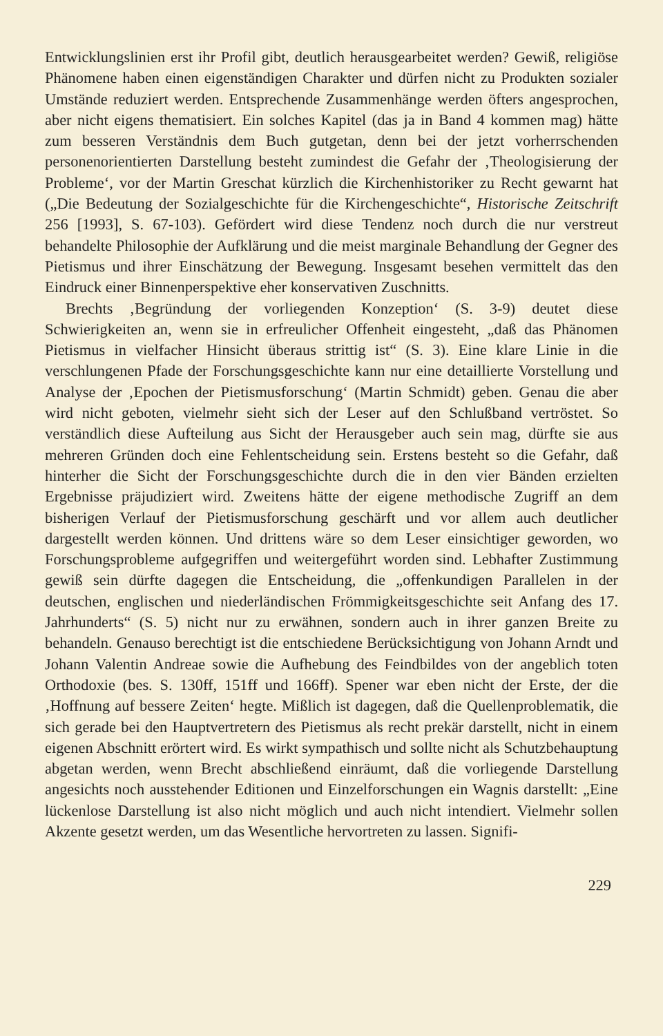Entwicklungslinien erst ihr Profil gibt, deutlich herausgearbeitet werden? Gewiß, religiöse Phänomene haben einen eigenständigen Charakter und dürfen nicht zu Produkten sozialer Umstände reduziert werden. Entsprechende Zusammenhänge werden öfters angesprochen, aber nicht eigens thematisiert. Ein solches Kapitel (das ja in Band 4 kommen mag) hätte zum besseren Verständnis dem Buch gutgetan, denn bei der jetzt vorherrschenden personenorientierten Darstellung besteht zumindest die Gefahr der ‚Theologisierung der Probleme‘, vor der Martin Greschat kürzlich die Kirchenhistoriker zu Recht gewarnt hat („Die Bedeutung der Sozialgeschichte für die Kirchengeschichte“, Historische Zeitschrift 256 [1993], S. 67-103). Gefördert wird diese Tendenz noch durch die nur verstreut behandelte Philosophie der Aufklärung und die meist marginale Behandlung der Gegner des Pietismus und ihrer Einschätzung der Bewegung. Insgesamt besehen vermittelt das den Eindruck einer Binnenperspektive eher konservativen Zuschnitts.
Brechts ‚Begründung der vorliegenden Konzeption‘ (S. 3-9) deutet diese Schwierigkeiten an, wenn sie in erfreulicher Offenheit eingesteht, „daß das Phänomen Pietismus in vielfacher Hinsicht überaus strittig ist“ (S. 3). Eine klare Linie in die verschlungenen Pfade der Forschungsgeschichte kann nur eine detaillierte Vorstellung und Analyse der ‚Epochen der Pietismusforschung‘ (Martin Schmidt) geben. Genau die aber wird nicht geboten, vielmehr sieht sich der Leser auf den Schlußband vertröstet. So verständlich diese Aufteilung aus Sicht der Herausgeber auch sein mag, dürfte sie aus mehreren Gründen doch eine Fehlentscheidung sein. Erstens besteht so die Gefahr, daß hinterher die Sicht der Forschungsgeschichte durch die in den vier Bänden erzielten Ergebnisse präjudiziert wird. Zweitens hätte der eigene methodische Zugriff an dem bisherigen Verlauf der Pietismusforschung geschärft und vor allem auch deutlicher dargestellt werden können. Und drittens wäre so dem Leser einsichtiger geworden, wo Forschungsprobleme aufgegriffen und weitergeführt worden sind. Lebhafter Zustimmung gewiß sein dürfte dagegen die Entscheidung, die „offenkundigen Parallelen in der deutschen, englischen und niederländischen Frömmigkeitsgeschichte seit Anfang des 17. Jahrhunderts“ (S. 5) nicht nur zu erwähnen, sondern auch in ihrer ganzen Breite zu behandeln. Genauso berechtigt ist die entschiedene Berücksichtigung von Johann Arndt und Johann Valentin Andreae sowie die Aufhebung des Feindbildes von der angeblich toten Orthodoxie (bes. S. 130ff, 151ff und 166ff). Spener war eben nicht der Erste, der die ‚Hoffnung auf bessere Zeiten‘ hegte. Mißlich ist dagegen, daß die Quellenproblematik, die sich gerade bei den Hauptvertretern des Pietismus als recht prekär darstellt, nicht in einem eigenen Abschnitt erörtert wird. Es wirkt sympathisch und sollte nicht als Schutzbehauptung abgetan werden, wenn Brecht abschließend einräumt, daß die vorliegende Darstellung angesichts noch ausstehender Editionen und Einzelforschungen ein Wagnis darstellt: „Eine lückenlose Darstellung ist also nicht möglich und auch nicht intendiert. Vielmehr sollen Akzente gesetzt werden, um das Wesentliche hervortreten zu lassen. Signifi-
229